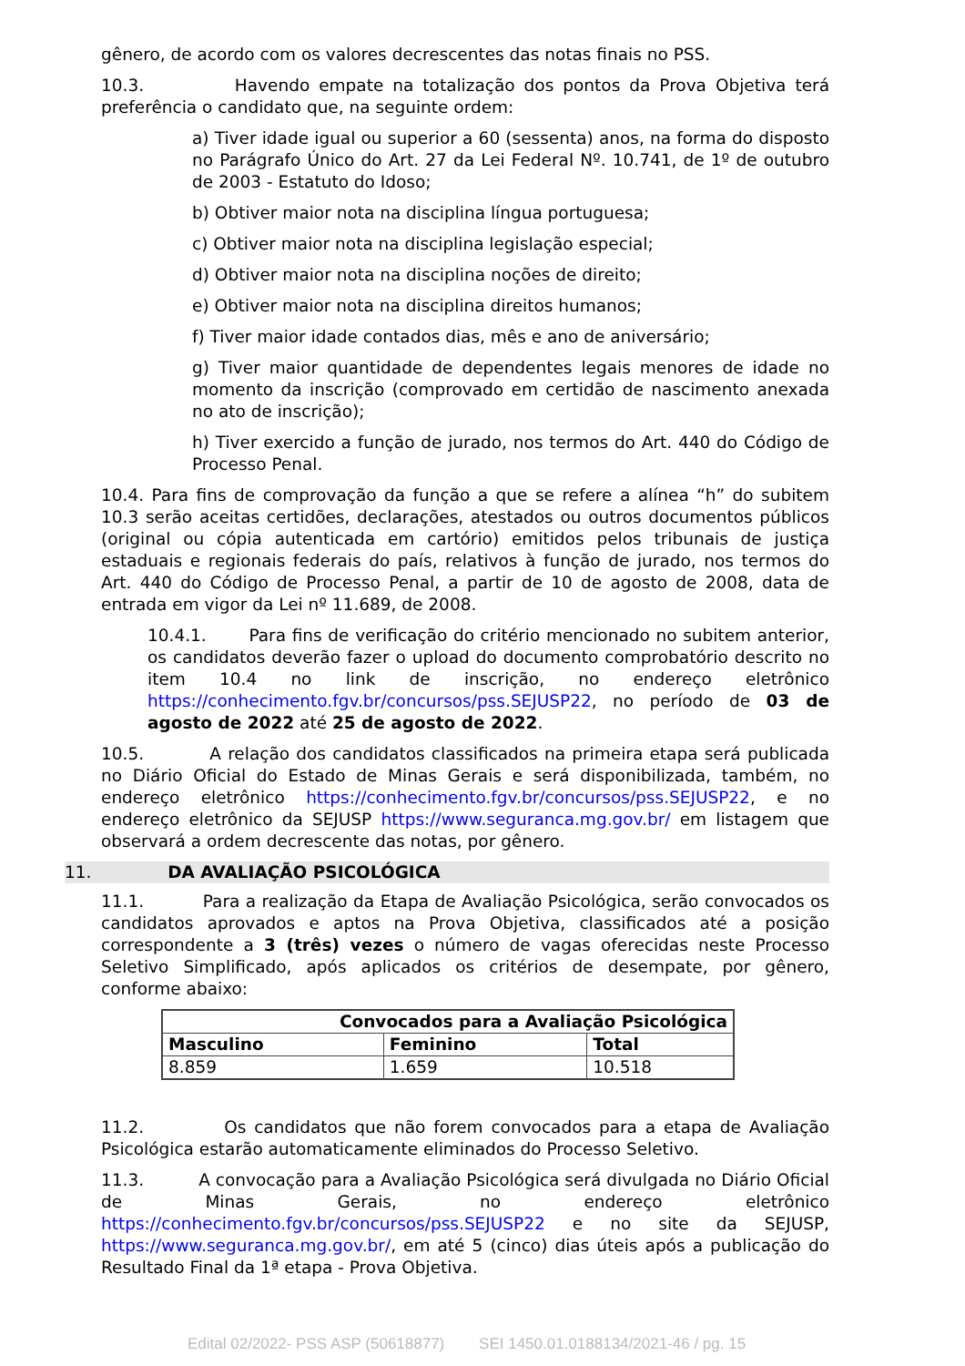gênero, de acordo com os valores decrescentes das notas finais no PSS.
10.3. Havendo empate na totalização dos pontos da Prova Objetiva terá preferência o candidato que, na seguinte ordem:
a) Tiver idade igual ou superior a 60 (sessenta) anos, na forma do disposto no Parágrafo Único do Art. 27 da Lei Federal Nº. 10.741, de 1º de outubro de 2003 - Estatuto do Idoso;
b) Obtiver maior nota na disciplina língua portuguesa;
c) Obtiver maior nota na disciplina legislação especial;
d) Obtiver maior nota na disciplina noções de direito;
e) Obtiver maior nota na disciplina direitos humanos;
f) Tiver maior idade contados dias, mês e ano de aniversário;
g) Tiver maior quantidade de dependentes legais menores de idade no momento da inscrição (comprovado em certidão de nascimento anexada no ato de inscrição);
h) Tiver exercido a função de jurado, nos termos do Art. 440 do Código de Processo Penal.
10.4. Para fins de comprovação da função a que se refere a alínea “h” do subitem 10.3 serão aceitas certidões, declarações, atestados ou outros documentos públicos (original ou cópia autenticada em cartório) emitidos pelos tribunais de justiça estaduais e regionais federais do país, relativos à função de jurado, nos termos do Art. 440 do Código de Processo Penal, a partir de 10 de agosto de 2008, data de entrada em vigor da Lei nº 11.689, de 2008.
10.4.1. Para fins de verificação do critério mencionado no subitem anterior, os candidatos deverão fazer o upload do documento comprobatório descrito no item 10.4 no link de inscrição, no endereço eletrônico https://conhecimento.fgv.br/concursos/pss.SEJUSP22, no período de 03 de agosto de 2022 até 25 de agosto de 2022.
10.5. A relação dos candidatos classificados na primeira etapa será publicada no Diário Oficial do Estado de Minas Gerais e será disponibilizada, também, no endereço eletrônico https://conhecimento.fgv.br/concursos/pss.SEJUSP22, e no endereço eletrônico da SEJUSP https://www.seguranca.mg.gov.br/ em listagem que observará a ordem decrescente das notas, por gênero.
11. DA AVALIAÇÃO PSICOLÓGICA
11.1. Para a realização da Etapa de Avaliação Psicológica, serão convocados os candidatos aprovados e aptos na Prova Objetiva, classificados até a posição correspondente a 3 (três) vezes o número de vagas oferecidas neste Processo Seletivo Simplificado, após aplicados os critérios de desempate, por gênero, conforme abaixo:
| Convocados para a Avaliação Psicológica | | |
| --- | --- | --- |
| Masculino | Feminino | Total |
| 8.859 | 1.659 | 10.518 |
11.2. Os candidatos que não forem convocados para a etapa de Avaliação Psicológica estarão automaticamente eliminados do Processo Seletivo.
11.3. A convocação para a Avaliação Psicológica será divulgada no Diário Oficial de Minas Gerais, no endereço eletrônico https://conhecimento.fgv.br/concursos/pss.SEJUSP22 e no site da SEJUSP, https://www.seguranca.mg.gov.br/, em até 5 (cinco) dias úteis após a publicação do Resultado Final da 1ª etapa - Prova Objetiva.
Edital 02/2022- PSS ASP (50618877) SEI 1450.01.0188134/2021-46 / pg. 15